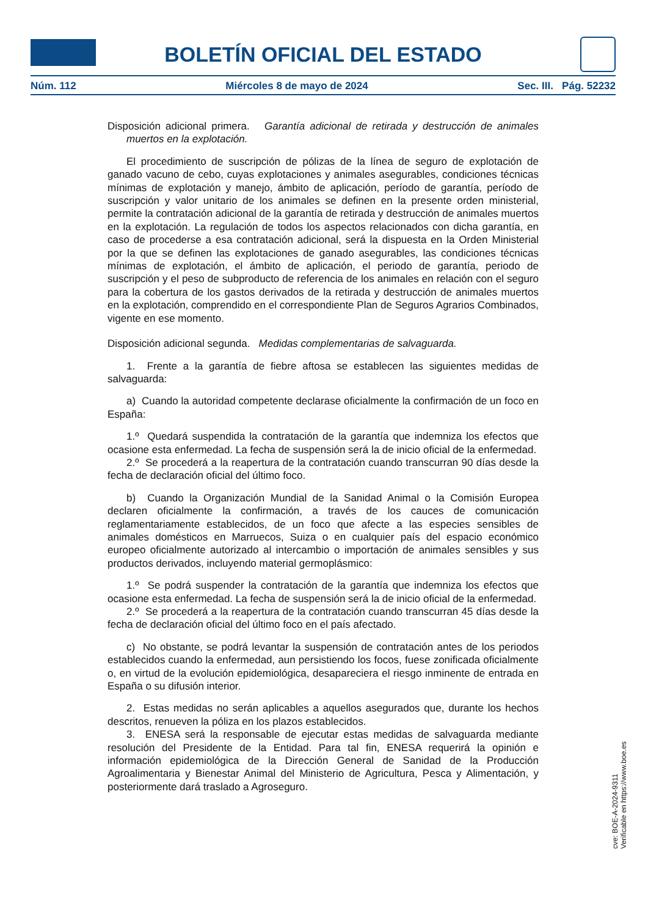BOLETÍN OFICIAL DEL ESTADO
Núm. 112 Miércoles 8 de mayo de 2024 Sec. III. Pág. 52232
Disposición adicional primera. Garantía adicional de retirada y destrucción de animales muertos en la explotación.
El procedimiento de suscripción de pólizas de la línea de seguro de explotación de ganado vacuno de cebo, cuyas explotaciones y animales asegurables, condiciones técnicas mínimas de explotación y manejo, ámbito de aplicación, período de garantía, período de suscripción y valor unitario de los animales se definen en la presente orden ministerial, permite la contratación adicional de la garantía de retirada y destrucción de animales muertos en la explotación. La regulación de todos los aspectos relacionados con dicha garantía, en caso de procederse a esa contratación adicional, será la dispuesta en la Orden Ministerial por la que se definen las explotaciones de ganado asegurables, las condiciones técnicas mínimas de explotación, el ámbito de aplicación, el periodo de garantía, periodo de suscripción y el peso de subproducto de referencia de los animales en relación con el seguro para la cobertura de los gastos derivados de la retirada y destrucción de animales muertos en la explotación, comprendido en el correspondiente Plan de Seguros Agrarios Combinados, vigente en ese momento.
Disposición adicional segunda. Medidas complementarias de salvaguarda.
1. Frente a la garantía de fiebre aftosa se establecen las siguientes medidas de salvaguarda:
a) Cuando la autoridad competente declarase oficialmente la confirmación de un foco en España:
1.º Quedará suspendida la contratación de la garantía que indemniza los efectos que ocasione esta enfermedad. La fecha de suspensión será la de inicio oficial de la enfermedad.
2.º Se procederá a la reapertura de la contratación cuando transcurran 90 días desde la fecha de declaración oficial del último foco.
b) Cuando la Organización Mundial de la Sanidad Animal o la Comisión Europea declaren oficialmente la confirmación, a través de los cauces de comunicación reglamentariamente establecidos, de un foco que afecte a las especies sensibles de animales domésticos en Marruecos, Suiza o en cualquier país del espacio económico europeo oficialmente autorizado al intercambio o importación de animales sensibles y sus productos derivados, incluyendo material germoplásmico:
1.º Se podrá suspender la contratación de la garantía que indemniza los efectos que ocasione esta enfermedad. La fecha de suspensión será la de inicio oficial de la enfermedad.
2.º Se procederá a la reapertura de la contratación cuando transcurran 45 días desde la fecha de declaración oficial del último foco en el país afectado.
c) No obstante, se podrá levantar la suspensión de contratación antes de los periodos establecidos cuando la enfermedad, aun persistiendo los focos, fuese zonificada oficialmente o, en virtud de la evolución epidemiológica, desapareciera el riesgo inminente de entrada en España o su difusión interior.
2. Estas medidas no serán aplicables a aquellos asegurados que, durante los hechos descritos, renueven la póliza en los plazos establecidos.
3. ENESA será la responsable de ejecutar estas medidas de salvaguarda mediante resolución del Presidente de la Entidad. Para tal fin, ENESA requerirá la opinión e información epidemiológica de la Dirección General de Sanidad de la Producción Agroalimentaria y Bienestar Animal del Ministerio de Agricultura, Pesca y Alimentación, y posteriormente dará traslado a Agroseguro.
cve: BOE-A-2024-9311
Verificable en https://www.boe.es